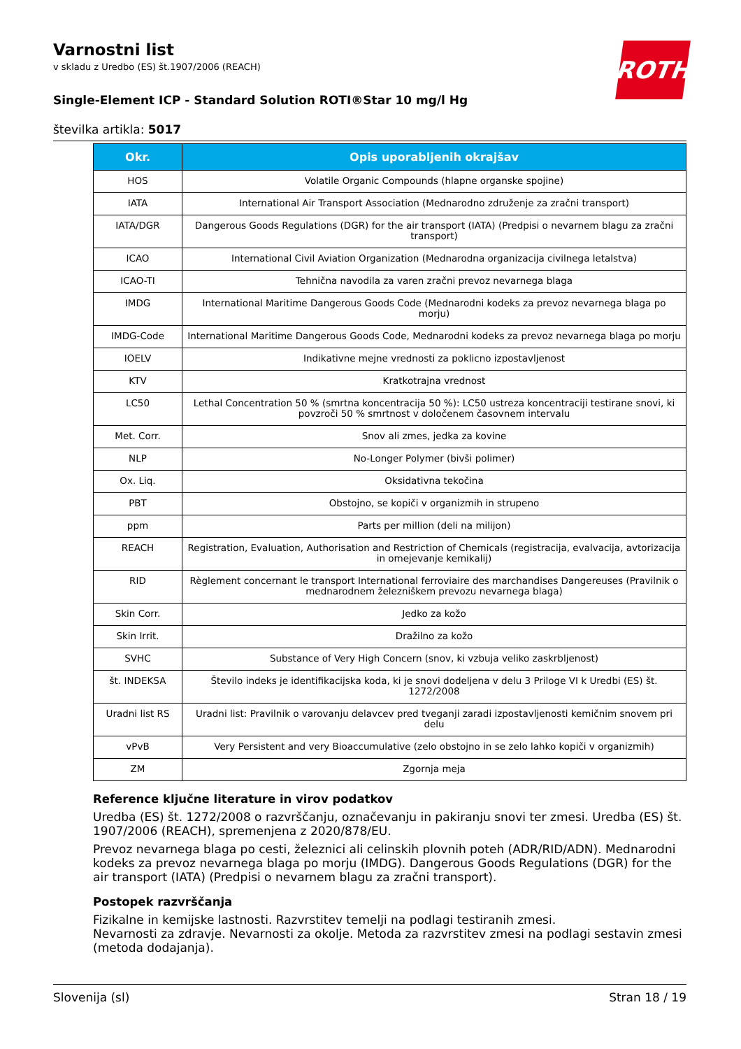ROTH
Varnostni list
v skladu z Uredbo (ES) št.1907/2006 (REACH)
Single-Element ICP - Standard Solution ROTI®Star 10 mg/l Hg
številka artikla: 5017
| Okr. | Opis uporabljenih okrajšav |
| --- | --- |
| HOS | Volatile Organic Compounds (hlapne organske spojine) |
| IATA | International Air Transport Association (Mednarodno združenje za zračni transport) |
| IATA/DGR | Dangerous Goods Regulations (DGR) for the air transport (IATA) (Predpisi o nevarnem blagu za zračni transport) |
| ICAO | International Civil Aviation Organization (Mednarodna organizacija civilnega letalstva) |
| ICAO-TI | Tehnična navodila za varen zračni prevoz nevarnega blaga |
| IMDG | International Maritime Dangerous Goods Code (Mednarodni kodeks za prevoz nevarnega blaga po morju) |
| IMDG-Code | International Maritime Dangerous Goods Code, Mednarodni kodeks za prevoz nevarnega blaga po morju |
| IOELV | Indikativne mejne vrednosti za poklicno izpostavljenost |
| KTV | Kratkotrajna vrednost |
| LC50 | Lethal Concentration 50 % (smrtna koncentracija 50 %): LC50 ustreza koncentraciji testirane snovi, ki povzroči 50 % smrtnost v določenem časovnem intervalu |
| Met. Corr. | Snov ali zmes, jedka za kovine |
| NLP | No-Longer Polymer (bivši polimer) |
| Ox. Liq. | Oksidativna tekočina |
| PBT | Obstojno, se kopiči v organizmih in strupeno |
| ppm | Parts per million (deli na milijon) |
| REACH | Registration, Evaluation, Authorisation and Restriction of Chemicals (registracija, evalvacija, avtorizacija in omejevanje kemikalij) |
| RID | Règlement concernant le transport International ferroviaire des marchandises Dangereuses (Pravilnik o mednarodnem železniškem prevozu nevarnega blaga) |
| Skin Corr. | Jedko za kožo |
| Skin Irrit. | Dražilno za kožo |
| SVHC | Substance of Very High Concern (snov, ki vzbuja veliko zaskrbljenost) |
| št. INDEKSA | Število indeks je identifikacijska koda, ki je snovi dodeljena v delu 3 Priloge VI k Uredbi (ES) št. 1272/2008 |
| Uradni list RS | Uradni list: Pravilnik o varovanju delavcev pred tveganji zaradi izpostavljenosti kemičnim snovem pri delu |
| vPvB | Very Persistent and very Bioaccumulative (zelo obstojno in se zelo lahko kopiči v organizmih) |
| ZM | Zgornja meja |
Reference ključne literature in virov podatkov
Uredba (ES) št. 1272/2008 o razvrščanju, označevanju in pakiranju snovi ter zmesi. Uredba (ES) št. 1907/2006 (REACH), spremenjena z 2020/878/EU.
Prevoz nevarnega blaga po cesti, železnici ali celinskih plovnih poteh (ADR/RID/ADN). Mednarodni kodeks za prevoz nevarnega blaga po morju (IMDG). Dangerous Goods Regulations (DGR) for the air transport (IATA) (Predpisi o nevarnem blagu za zračni transport).
Postopek razvrščanja
Fizikalne in kemijske lastnosti. Razvrstitev temelji na podlagi testiranih zmesi.
Nevarnosti za zdravje. Nevarnosti za okolje. Metoda za razvrstitev zmesi na podlagi sestavin zmesi (metoda dodajanja).
Slovenija (sl) Stran 18 / 19